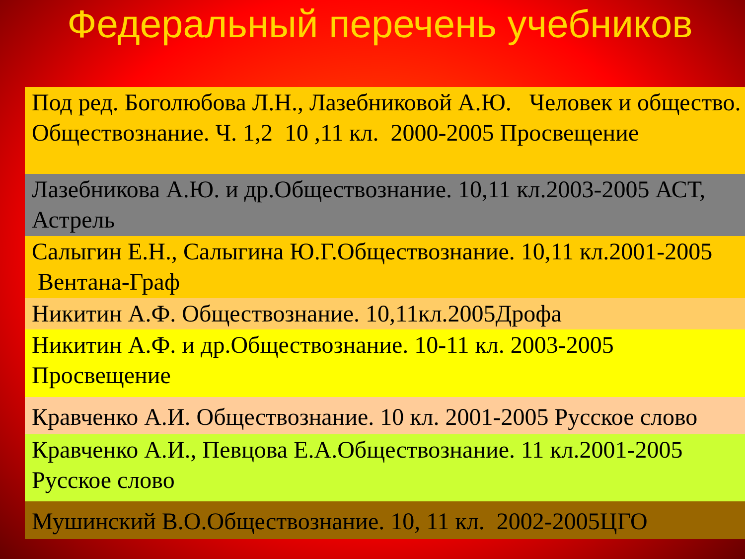Федеральный перечень учебников
❖ Под ред. Боголюбова Л.Н., Лазебниковой А.Ю. Человек и общество. Обществознание. Ч. 1,2 10 ,11 кл. 2000-2005 Просвещение
❖ Лазебникова А.Ю. и др.Обществознание. 10,11 кл.2003-2005 АСТ, Астрель
❖ Салыгин Е.Н., Салыгина Ю.Г.Обществознание. 10,11 кл.2001-2005 Вентана-Граф
❖ Никитин А.Ф. Обществознание. 10,11кл.2005Дрофа
❖ Никитин А.Ф. и др.Обществознание. 10-11 кл. 2003-2005 Просвещение
❖ Кравченко А.И. Обществознание. 10 кл. 2001-2005 Русское слово
❖ Кравченко А.И., Певцова Е.А.Обществознание. 11 кл.2001-2005 Русское слово
❖ Мушинский В.О.Обществознание. 10, 11 кл. 2002-2005ЦГО